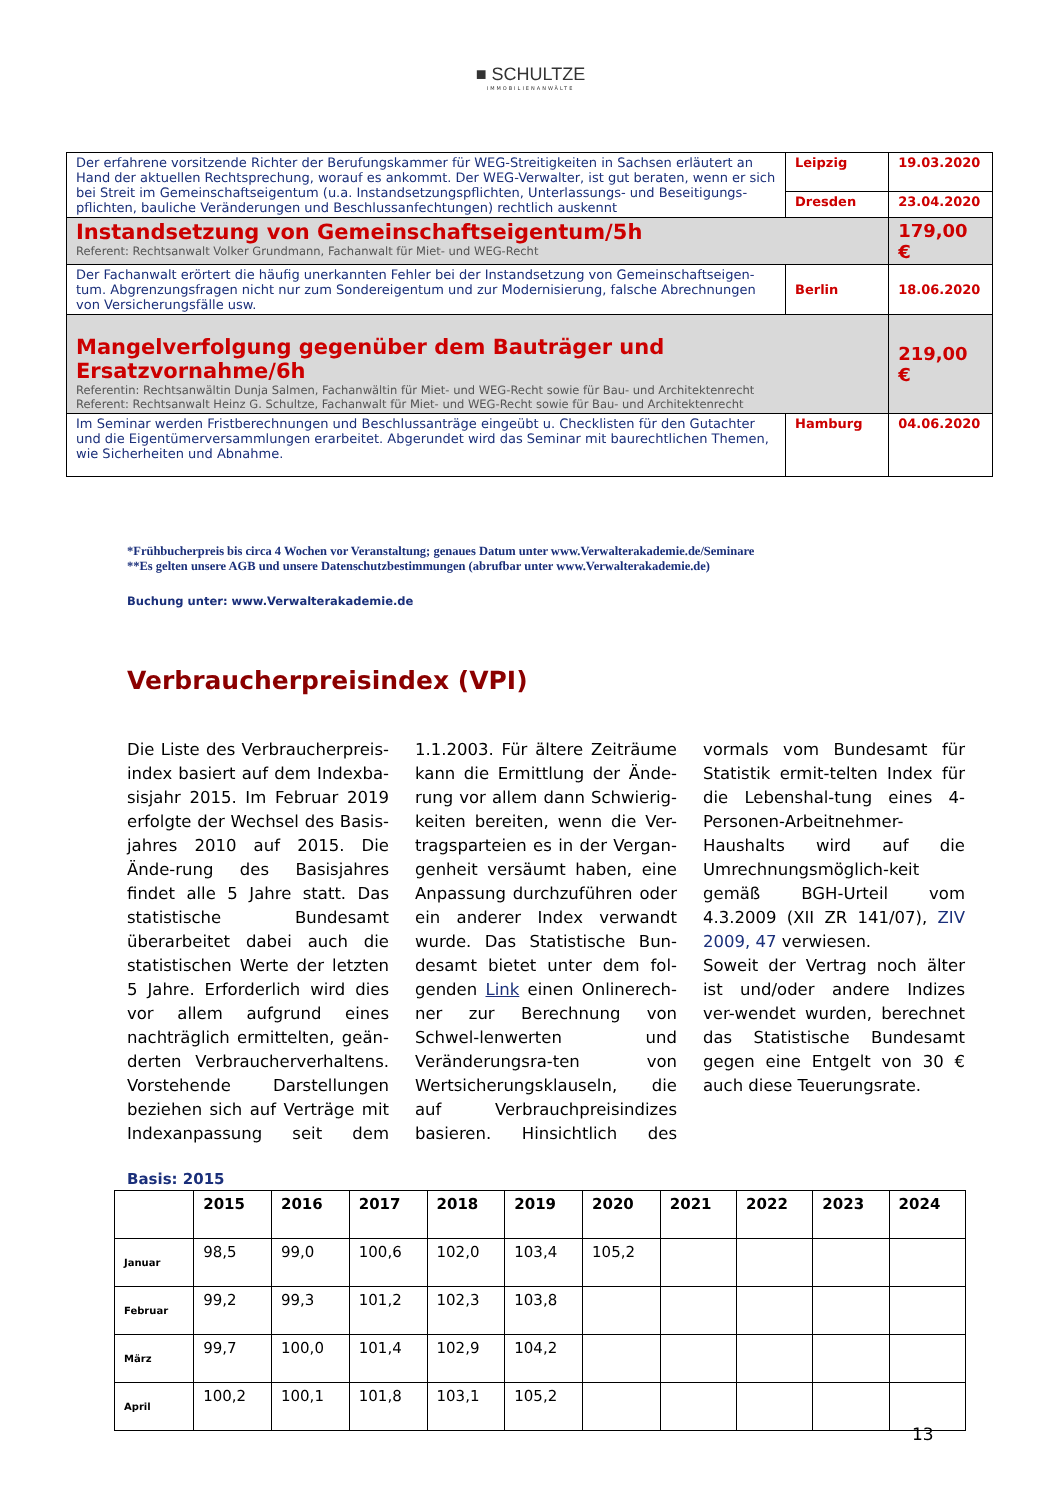■ SCHULTZE
IMMOBILIENANWÄLTE
| Der erfahrene vorsitzende Richter der Berufungskammer für WEG-Streitigkeiten in Sachsen erläutert an Hand der aktuellen Rechtsprechung, worauf es ankommt. Der WEG-Verwalter, ist gut beraten, wenn er sich bei Streit im Gemeinschaftseigentum (u.a. Instandsetzungspflichten, Unterlassungs- und Beseitigungs-pflichten, bauliche Veränderungen und Beschlussanfechtungen) rechtlich auskennt | Leipzig | 19.03.2020 |
| | Dresden | 23.04.2020 |
| Instandsetzung von Gemeinschaftseigentum/5h Referent: Rechtsanwalt Volker Grundmann, Fachanwalt für Miet- und WEG-Recht | | 179,00 € |
| Der Fachanwalt erörtert die häufig unerkannten Fehler bei der Instandsetzung von Gemeinschaftseigen-tum. Abgrenzungsfragen nicht nur zum Sondereigentum und zur Modernisierung, falsche Abrechnungen von Versicherungsfälle usw. | Berlin | 18.06.2020 |
| Mangelverfolgung gegenüber dem Bauträger und Ersatzvornahme/6h Referentin: Rechtsanwältin Dunja Salmen, Fachanwältin für Miet- und WEG-Recht sowie für Bau- und Architektenrecht Referent: Rechtsanwalt Heinz G. Schultze, Fachanwalt für Miet- und WEG-Recht sowie für Bau- und Architektenrecht | | 219,00 € |
| Im Seminar werden Fristberechnungen und Beschlussanträge eingeübt u. Checklisten für den Gutachter und die Eigentümerversammlungen erarbeitet. Abgerundet wird das Seminar mit baurechtlichen Themen, wie Sicherheiten und Abnahme. | Hamburg | 04.06.2020 |
*Frühbucherpreis bis circa 4 Wochen vor Veranstaltung; genaues Datum unter www.Verwalterakademie.de/Seminare
**Es gelten unsere AGB und unsere Datenschutzbestimmungen (abrufbar unter www.Verwalterakademie.de)
Buchung unter: www.Verwalterakademie.de
Verbraucherpreisindex (VPI)
Die Liste des Verbraucherpreis-index basiert auf dem Indexba-sisjahr 2015. Im Februar 2019 erfolgte der Wechsel des Basis-jahres 2010 auf 2015. Die Ände-rung des Basisjahres findet alle 5 Jahre statt. Das statistische Bundesamt überarbeitet dabei auch die statistischen Werte der letzten 5 Jahre. Erforderlich wird dies vor allem aufgrund eines nachträglich ermittelten, geän-derten Verbraucherverhaltens. Vorstehende Darstellungen beziehen sich auf Verträge mit Indexanpassung seit dem 1.1.2003. Für ältere Zeiträume kann die Ermittlung der Ände-rung vor allem dann Schwierig-keiten bereiten, wenn die Ver-tragsparteien es in der Vergan-genheit versäumt haben, eine Anpassung durchzuführen oder ein anderer Index verwandt wurde. Das Statistische Bun-desamt bietet unter dem fol-genden Link einen Onlinerech-ner zur Berechnung von Schwel-lenwerten und Veränderungsra-ten von Wertsicherungsklauseln, die auf Verbrauchpreisindizes basieren. Hinsichtlich des vormals vom Bundesamt für Statistik ermit-telten Index für die Lebenshal-tung eines 4-Personen-Arbeitnehmer-Haushalts wird auf die Umrechnungsmöglich-keit gemäß BGH-Urteil vom 4.3.2009 (XII ZR 141/07), ZIV 2009, 47 verwiesen.
Soweit der Vertrag noch älter ist und/oder andere Indizes ver-wendet wurden, berechnet das Statistische Bundesamt gegen eine Entgelt von 30 € auch diese Teuerungsrate.
Basis: 2015
| | 2015 | 2016 | 2017 | 2018 | 2019 | 2020 | 2021 | 2022 | 2023 | 2024 |
| --- | --- | --- | --- | --- | --- | --- | --- | --- | --- | --- |
| Januar | 98,5 | 99,0 | 100,6 | 102,0 | 103,4 | 105,2 | | | | |
| Februar | 99,2 | 99,3 | 101,2 | 102,3 | 103,8 | | | | | |
| März | 99,7 | 100,0 | 101,4 | 102,9 | 104,2 | | | | | |
| April | 100,2 | 100,1 | 101,8 | 103,1 | 105,2 | | | | | |
13